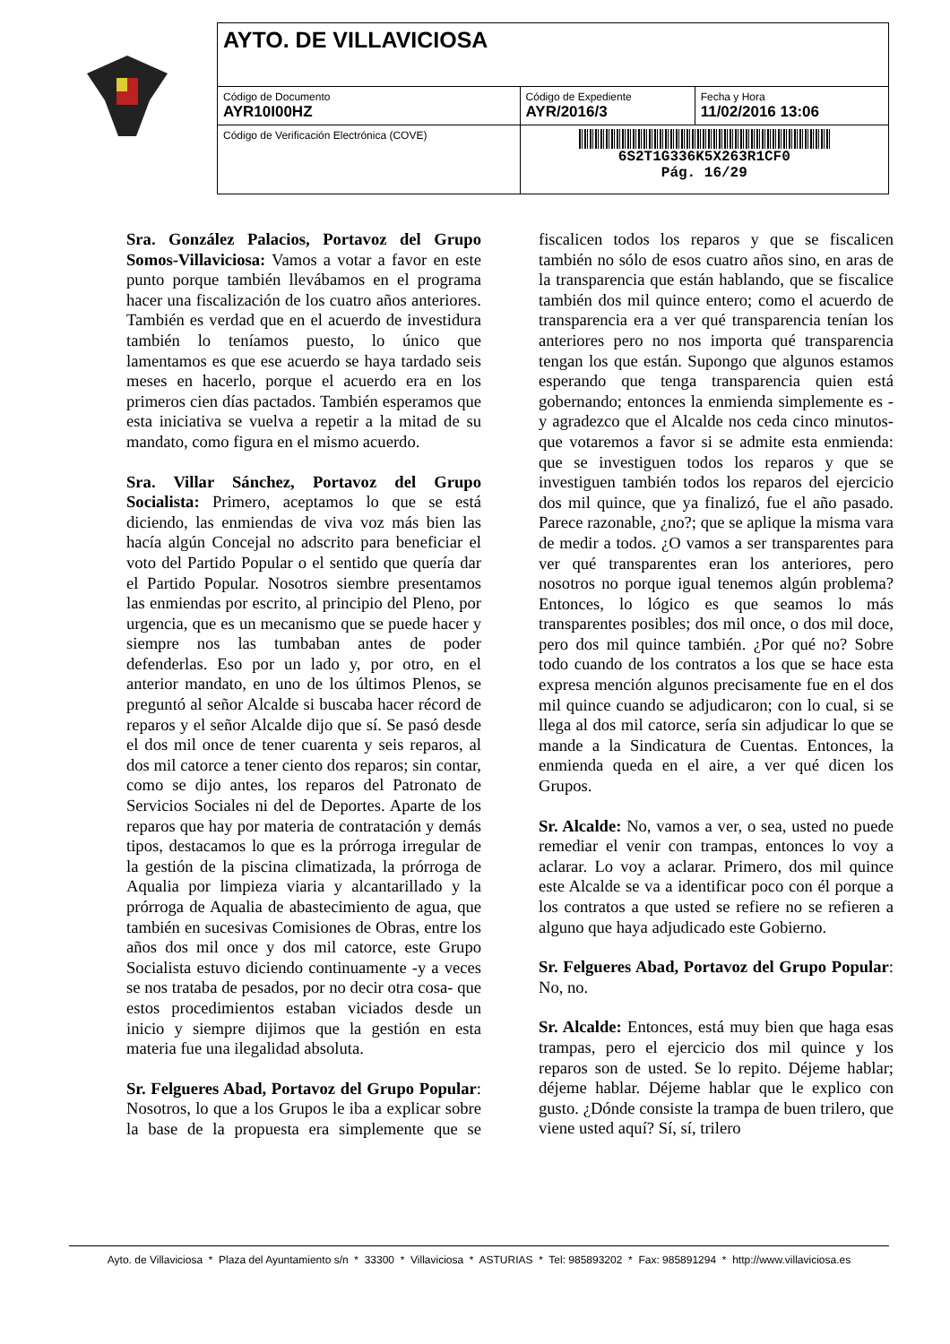| AYTO. DE VILLAVICIOSA | | |
| Código de Documento AYR10I00HZ | Código de Expediente AYR/2016/3 | Fecha y Hora 11/02/2016 13:06 |
| Código de Verificación Electrónica (COVE) | 6S2T1G336K5X263R1CF0 Pág. 16/29 | |
Sra. González Palacios, Portavoz del Grupo Somos-Villaviciosa: Vamos a votar a favor en este punto porque también llevábamos en el programa hacer una fiscalización de los cuatro años anteriores. También es verdad que en el acuerdo de investidura también lo teníamos puesto, lo único que lamentamos es que ese acuerdo se haya tardado seis meses en hacerlo, porque el acuerdo era en los primeros cien días pactados. También esperamos que esta iniciativa se vuelva a repetir a la mitad de su mandato, como figura en el mismo acuerdo.
Sra. Villar Sánchez, Portavoz del Grupo Socialista: Primero, aceptamos lo que se está diciendo, las enmiendas de viva voz más bien las hacía algún Concejal no adscrito para beneficiar el voto del Partido Popular o el sentido que quería dar el Partido Popular. Nosotros siembre presentamos las enmiendas por escrito, al principio del Pleno, por urgencia, que es un mecanismo que se puede hacer y siempre nos las tumbaban antes de poder defenderlas. Eso por un lado y, por otro, en el anterior mandato, en uno de los últimos Plenos, se preguntó al señor Alcalde si buscaba hacer récord de reparos y el señor Alcalde dijo que sí. Se pasó desde el dos mil once de tener cuarenta y seis reparos, al dos mil catorce a tener ciento dos reparos; sin contar, como se dijo antes, los reparos del Patronato de Servicios Sociales ni del de Deportes. Aparte de los reparos que hay por materia de contratación y demás tipos, destacamos lo que es la prórroga irregular de la gestión de la piscina climatizada, la prórroga de Aqualia por limpieza viaria y alcantarillado y la prórroga de Aqualia de abastecimiento de agua, que también en sucesivas Comisiones de Obras, entre los años dos mil once y dos mil catorce, este Grupo Socialista estuvo diciendo continuamente -y a veces se nos trataba de pesados, por no decir otra cosa- que estos procedimientos estaban viciados desde un inicio y siempre dijimos que la gestión en esta materia fue una ilegalidad absoluta.
Sr. Felgueres Abad, Portavoz del Grupo Popular: Nosotros, lo que a los Grupos le iba a explicar sobre la base de la propuesta era simplemente que se fiscalicen todos los reparos y que se fiscalicen también no sólo de esos cuatro años sino, en aras de la transparencia que están hablando, que se fiscalice también dos mil quince entero; como el acuerdo de transparencia era a ver qué transparencia tenían los anteriores pero no nos importa qué transparencia tengan los que están. Supongo que algunos estamos esperando que tenga transparencia quien está gobernando; entonces la enmienda simplemente es -y agradezco que el Alcalde nos ceda cinco minutos- que votaremos a favor si se admite esta enmienda: que se investiguen todos los reparos y que se investiguen también todos los reparos del ejercicio dos mil quince, que ya finalizó, fue el año pasado. Parece razonable, ¿no?; que se aplique la misma vara de medir a todos. ¿O vamos a ser transparentes para ver qué transparentes eran los anteriores, pero nosotros no porque igual tenemos algún problema? Entonces, lo lógico es que seamos lo más transparentes posibles; dos mil once, o dos mil doce, pero dos mil quince también. ¿Por qué no? Sobre todo cuando de los contratos a los que se hace esta expresa mención algunos precisamente fue en el dos mil quince cuando se adjudicaron; con lo cual, si se llega al dos mil catorce, sería sin adjudicar lo que se mande a la Sindicatura de Cuentas. Entonces, la enmienda queda en el aire, a ver qué dicen los Grupos.
Sr. Alcalde: No, vamos a ver, o sea, usted no puede remediar el venir con trampas, entonces lo voy a aclarar. Lo voy a aclarar. Primero, dos mil quince este Alcalde se va a identificar poco con él porque a los contratos a que usted se refiere no se refieren a alguno que haya adjudicado este Gobierno.
Sr. Felgueres Abad, Portavoz del Grupo Popular: No, no.
Sr. Alcalde: Entonces, está muy bien que haga esas trampas, pero el ejercicio dos mil quince y los reparos son de usted. Se lo repito. Déjeme hablar; déjeme hablar. Déjeme hablar que le explico con gusto. ¿Dónde consiste la trampa de buen trilero, que viene usted aquí? Sí, sí, trilero
Ayto. de Villaviciosa * Plaza del Ayuntamiento s/n * 33300 * Villaviciosa * ASTURIAS * Tel: 985893202 * Fax: 985891294 * http://www.villaviciosa.es